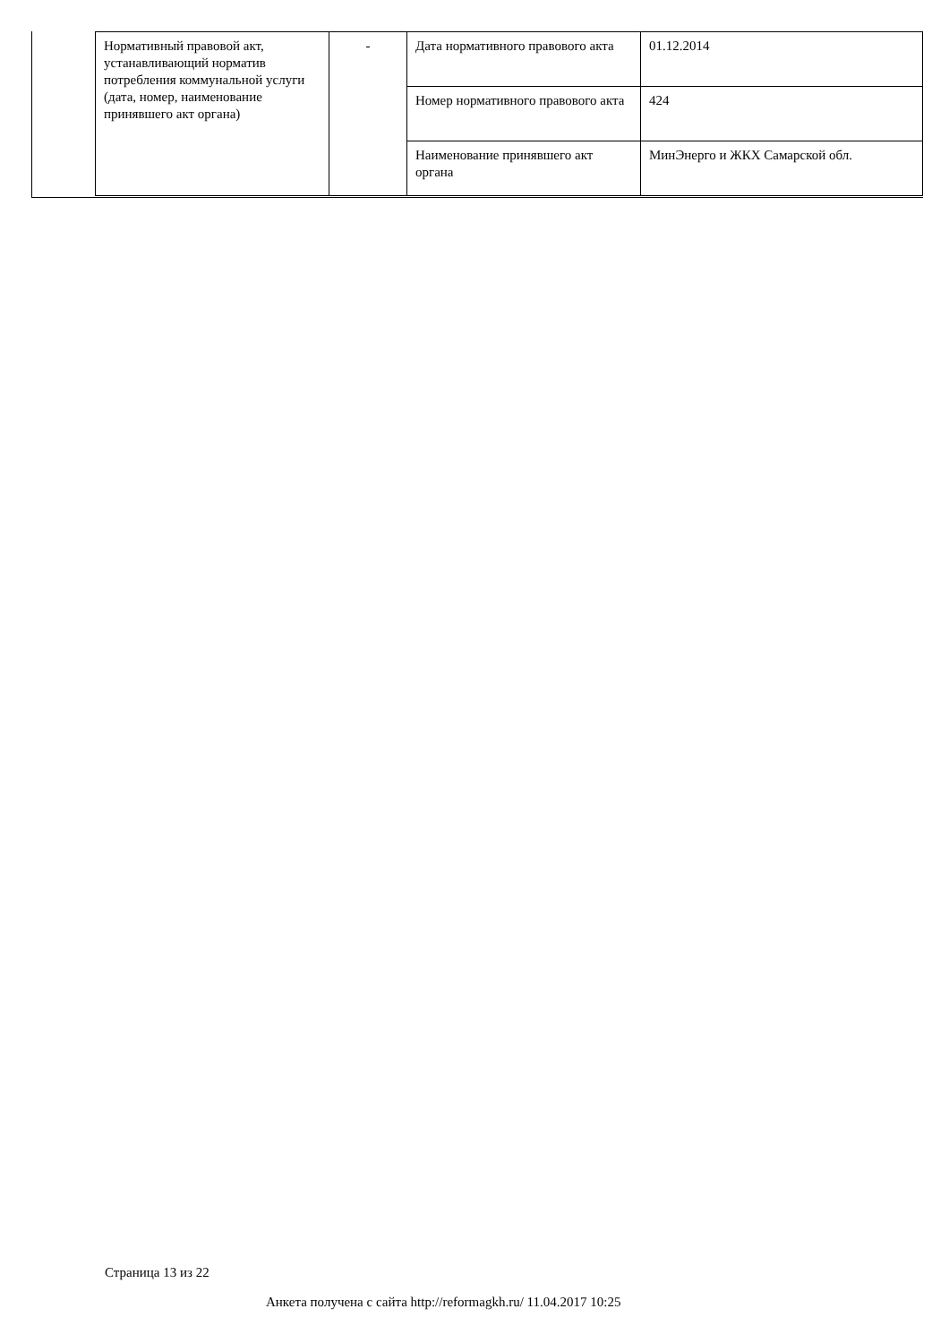| Нормативный правовой акт, устанавливающий норматив потребления коммунальной услуги (дата, номер, наименование принявшего акт органа) | - | Дата нормативного правового акта | 01.12.2014 |
| | | Номер нормативного правового акта | 424 |
| | | Наименование принявшего акт органа | МинЭнерго и ЖКХ Самарской обл. |
Страница 13 из 22
Анкета получена с сайта http://reformagkh.ru/ 11.04.2017 10:25